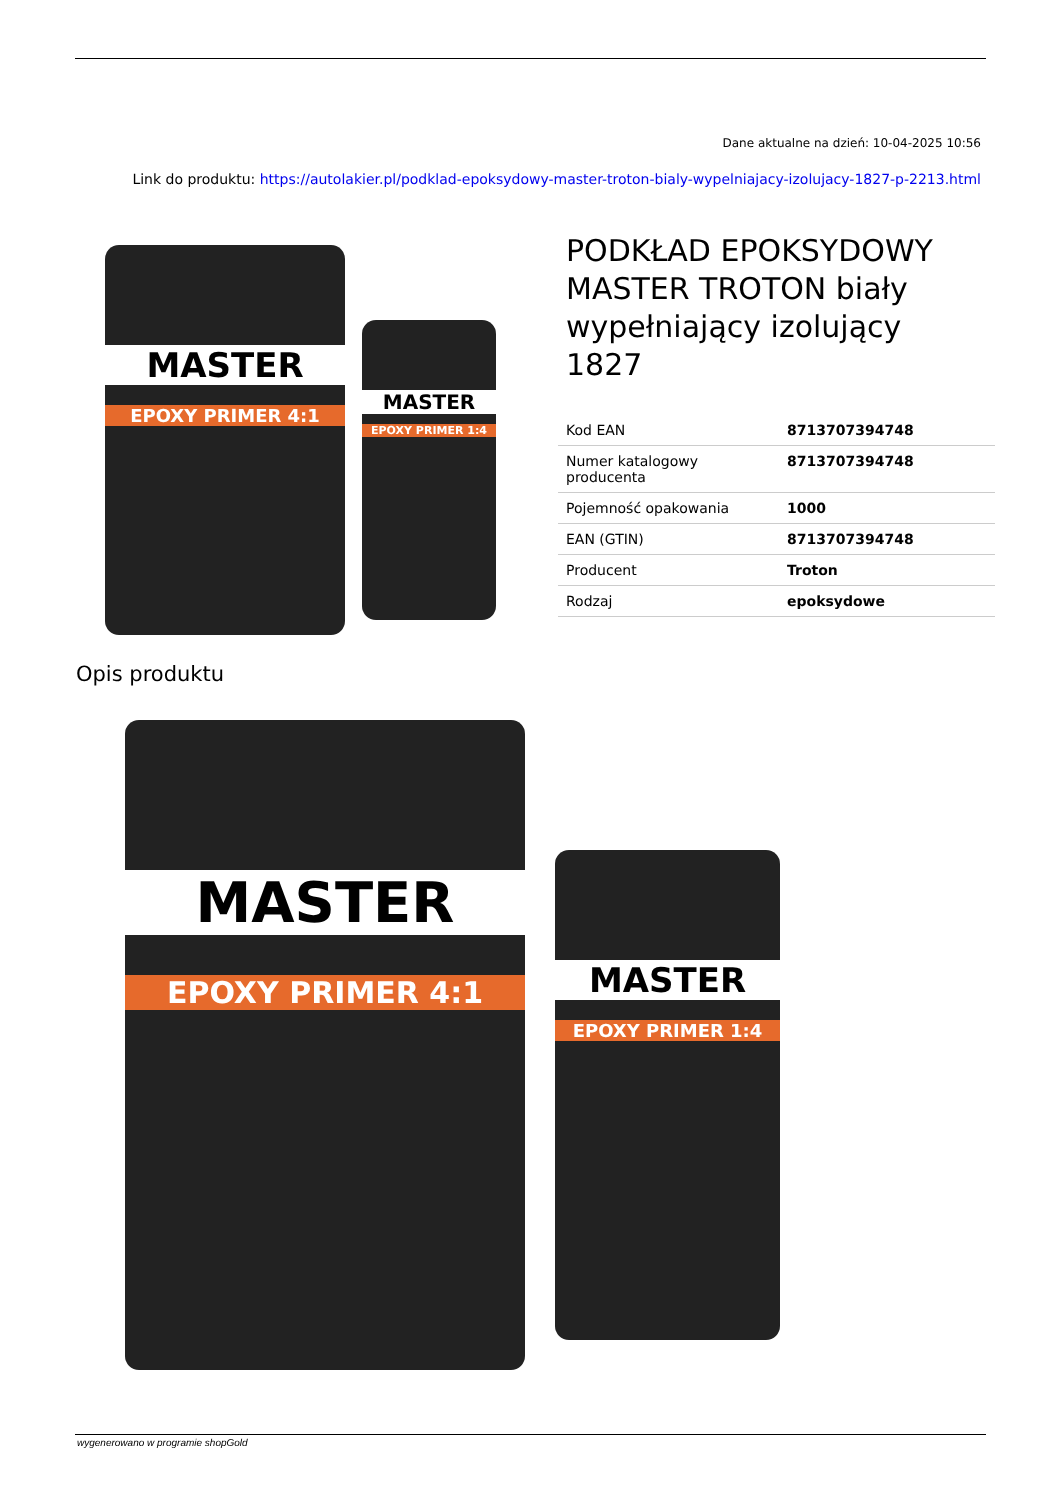Dane aktualne na dzień: 10-04-2025 10:56
Link do produktu: https://autolakier.pl/podklad-epoksydowy-master-troton-bialy-wypelniajacy-izolujacy-1827-p-2213.html
MASTER
EPOXY PRIMER 4:1
MASTER
EPOXY PRIMER 1:4
PODKŁAD EPOKSYDOWY MASTER TROTON biały wypełniający izolujący 1827
| Kod EAN | 8713707394748 |
| Numer katalogowy producenta | 8713707394748 |
| Pojemność opakowania | 1000 |
| EAN (GTIN) | 8713707394748 |
| Producent | Troton |
| Rodzaj | epoksydowe |
Opis produktu
MASTER
EPOXY PRIMER 4:1
MASTER
EPOXY PRIMER 1:4
wygenerowano w programie shopGold